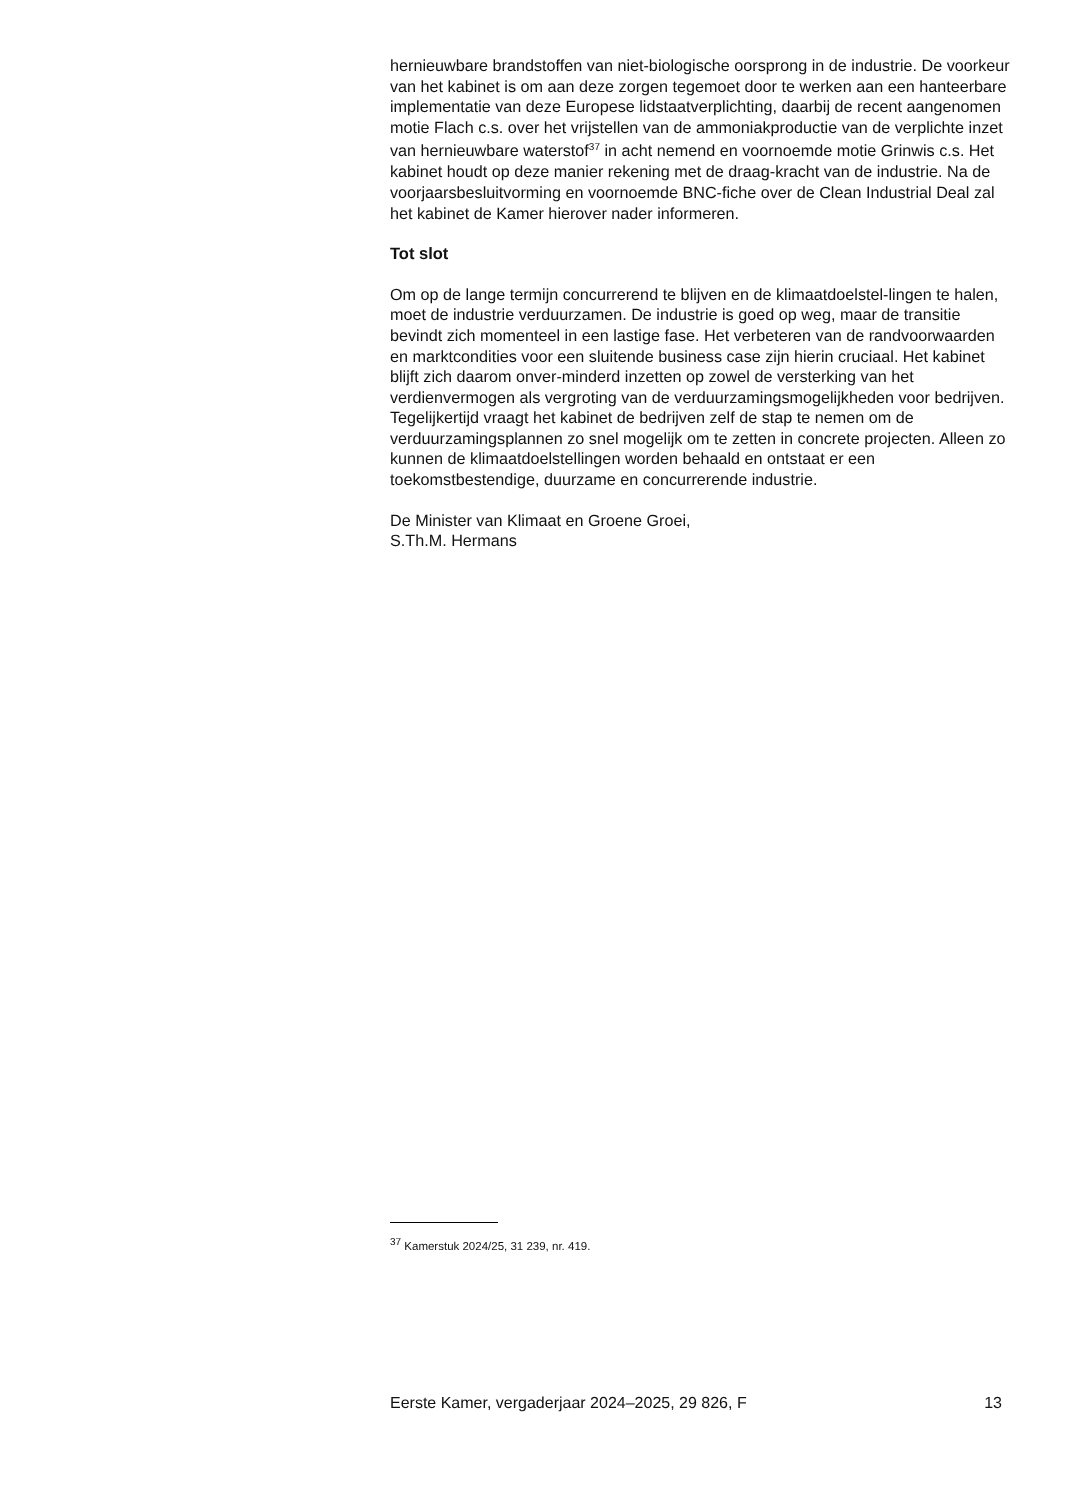hernieuwbare brandstoffen van niet-biologische oorsprong in de industrie. De voorkeur van het kabinet is om aan deze zorgen tegemoet door te werken aan een hanteerbare implementatie van deze Europese lidstaatverplichting, daarbij de recent aangenomen motie Flach c.s. over het vrijstellen van de ammoniakproductie van de verplichte inzet van hernieuwbare waterstof<sup>37</sup> in acht nemend en voornoemde motie Grinwis c.s. Het kabinet houdt op deze manier rekening met de draag-kracht van de industrie. Na de voorjaarsbesluitvorming en voornoemde BNC-fiche over de Clean Industrial Deal zal het kabinet de Kamer hierover nader informeren.
Tot slot
Om op de lange termijn concurrerend te blijven en de klimaatdoelstel-lingen te halen, moet de industrie verduurzamen. De industrie is goed op weg, maar de transitie bevindt zich momenteel in een lastige fase. Het verbeteren van de randvoorwaarden en marktcondities voor een sluitende business case zijn hierin cruciaal. Het kabinet blijft zich daarom onver-minderd inzetten op zowel de versterking van het verdienvermogen als vergroting van de verduurzamingsmogelijkheden voor bedrijven. Tegelijkertijd vraagt het kabinet de bedrijven zelf de stap te nemen om de verduurzamingsplannen zo snel mogelijk om te zetten in concrete projecten. Alleen zo kunnen de klimaatdoelstellingen worden behaald en ontstaat er een toekomstbestendige, duurzame en concurrerende industrie.
De Minister van Klimaat en Groene Groei,
S.Th.M. Hermans
<sup>37</sup> Kamerstuk 2024/25, 31 239, nr. 419.
Eerste Kamer, vergaderjaar 2024–2025, 29 826, F 13